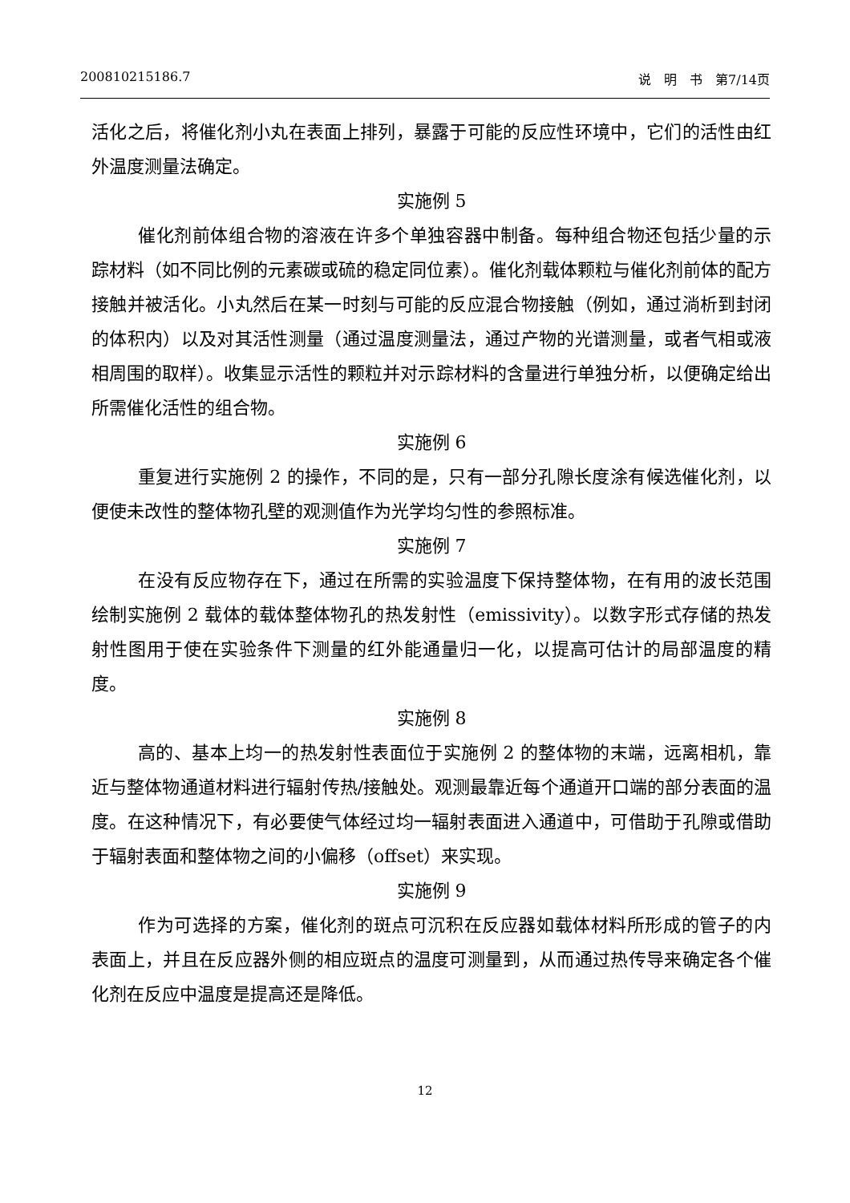200810215186.7 说　明　书　第7/14页
活化之后，将催化剂小丸在表面上排列，暴露于可能的反应性环境中，它们的活性由红外温度测量法确定。
实施例 5
催化剂前体组合物的溶液在许多个单独容器中制备。每种组合物还包括少量的示踪材料（如不同比例的元素碳或硫的稳定同位素）。催化剂载体颗粒与催化剂前体的配方接触并被活化。小丸然后在某一时刻与可能的反应混合物接触（例如，通过淌析到封闭的体积内）以及对其活性测量（通过温度测量法，通过产物的光谱测量，或者气相或液相周围的取样）。收集显示活性的颗粒并对示踪材料的含量进行单独分析，以便确定给出所需催化活性的组合物。
实施例 6
重复进行实施例 2 的操作，不同的是，只有一部分孔隙长度涂有候选催化剂，以便使未改性的整体物孔壁的观测值作为光学均匀性的参照标准。
实施例 7
在没有反应物存在下，通过在所需的实验温度下保持整体物，在有用的波长范围绘制实施例 2 载体的载体整体物孔的热发射性（emissivity）。以数字形式存储的热发射性图用于使在实验条件下测量的红外能通量归一化，以提高可估计的局部温度的精度。
实施例 8
高的、基本上均一的热发射性表面位于实施例 2 的整体物的末端，远离相机，靠近与整体物通道材料进行辐射传热/接触处。观测最靠近每个通道开口端的部分表面的温度。在这种情况下，有必要使气体经过均一辐射表面进入通道中，可借助于孔隙或借助于辐射表面和整体物之间的小偏移（offset）来实现。
实施例 9
作为可选择的方案，催化剂的斑点可沉积在反应器如载体材料所形成的管子的内表面上，并且在反应器外侧的相应斑点的温度可测量到，从而通过热传导来确定各个催化剂在反应中温度是提高还是降低。
12